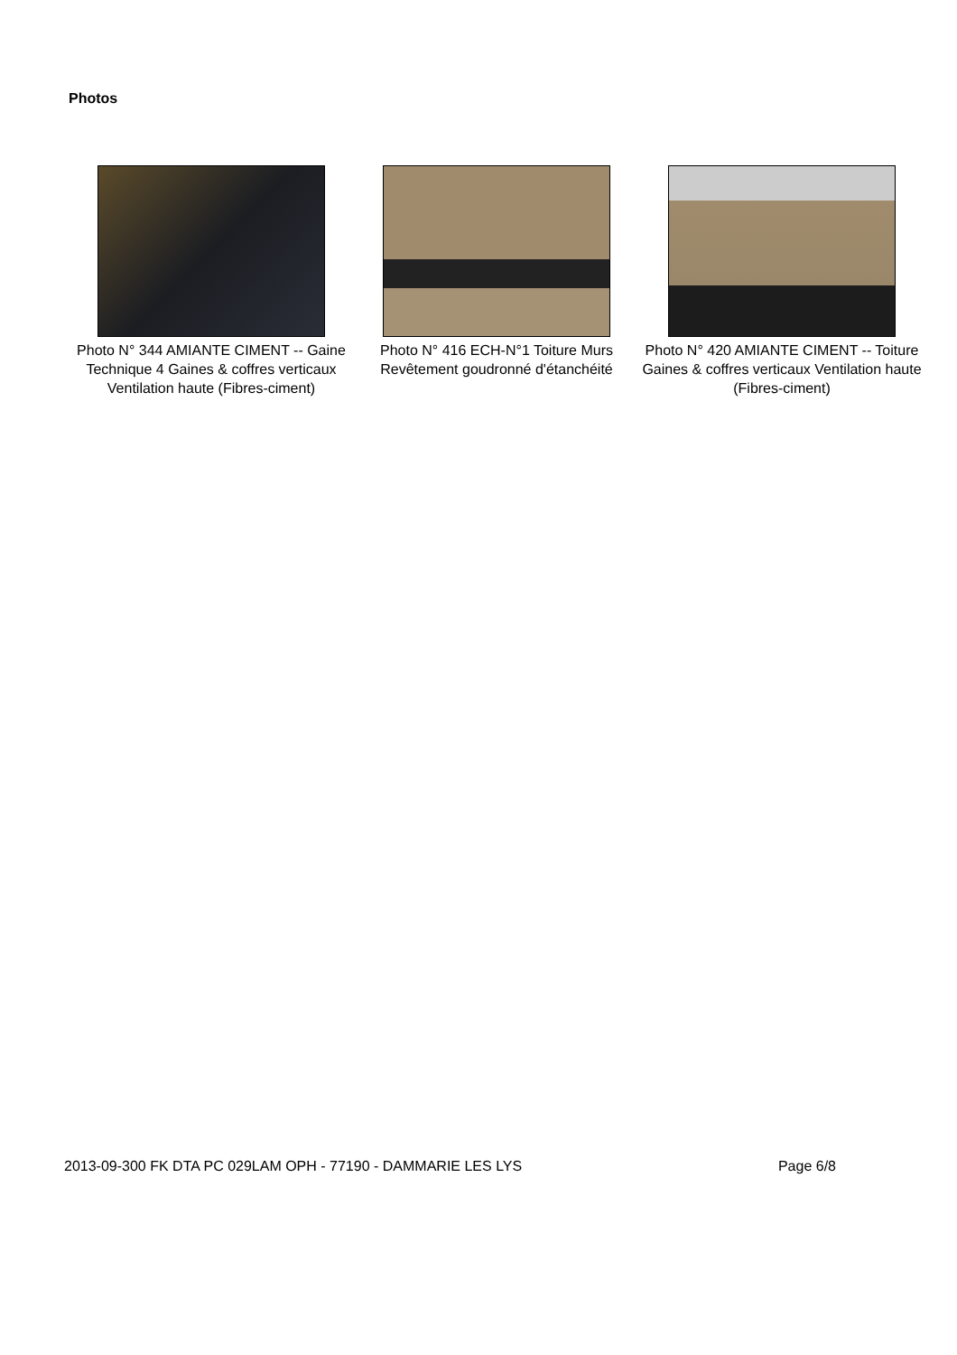Photos
Photo N° 344 AMIANTE CIMENT -- Gaine Technique 4 Gaines & coffres verticaux Ventilation haute (Fibres-ciment)
Photo N° 416 ECH-N°1 Toiture Murs Revêtement goudronné d'étanchéité
Photo N° 420 AMIANTE CIMENT -- Toiture Gaines & coffres verticaux Ventilation haute (Fibres-ciment)
2013-09-300 FK DTA PC 029LAM OPH - 77190 - DAMMARIE LES LYS Page 6/8